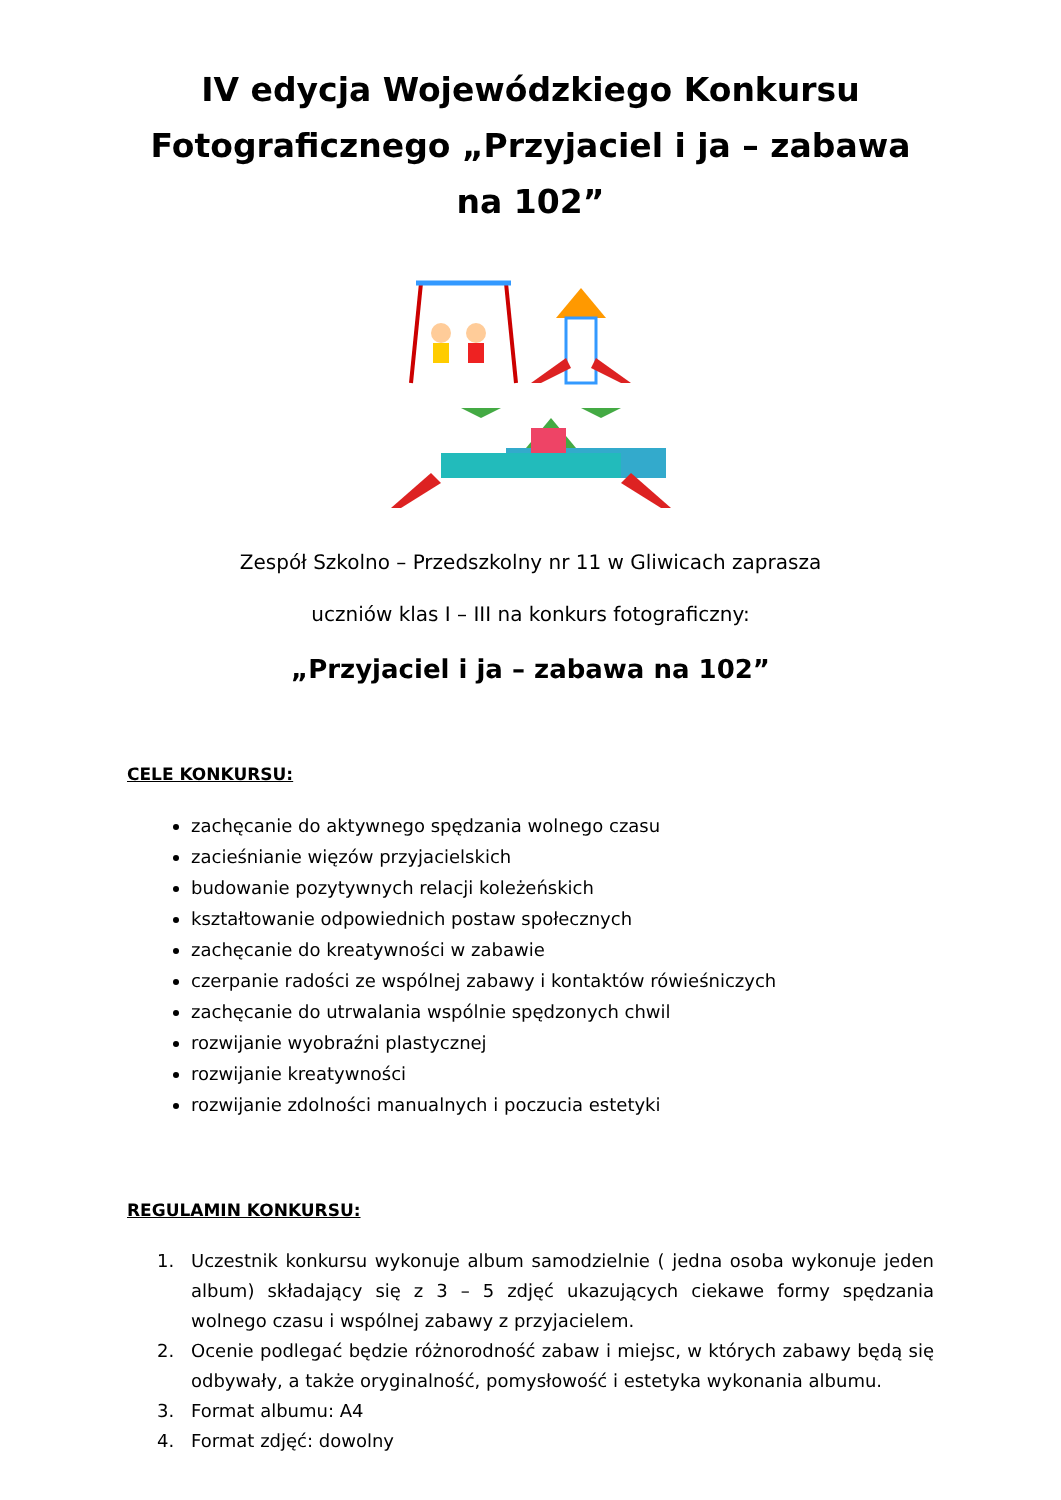IV edycja Wojewódzkiego Konkursu
Fotograficznego „Przyjaciel i ja – zabawa na 102”
Zespół Szkolno – Przedszkolny nr 11 w Gliwicach zaprasza
uczniów klas I – III na konkurs fotograficzny:
„Przyjaciel i ja – zabawa na 102”
CELE KONKURSU:
zachęcanie do aktywnego spędzania wolnego czasu
zacieśnianie więzów przyjacielskich
budowanie pozytywnych relacji koleżeńskich
kształtowanie odpowiednich postaw społecznych
zachęcanie do kreatywności w zabawie
czerpanie radości ze wspólnej zabawy i kontaktów rówieśniczych
zachęcanie do utrwalania wspólnie spędzonych chwil
rozwijanie wyobraźni plastycznej
rozwijanie kreatywności
rozwijanie zdolności manualnych i poczucia estetyki
REGULAMIN KONKURSU:
1. Uczestnik konkursu wykonuje album samodzielnie ( jedna osoba wykonuje jeden album) składający się z 3 – 5 zdjęć ukazujących ciekawe formy spędzania wolnego czasu i wspólnej zabawy z przyjacielem.
2. Ocenie podlegać będzie różnorodność zabaw i miejsc, w których zabawy będą się odbywały, a także oryginalność, pomysłowość i estetyka wykonania albumu.
3. Format albumu: A4
4. Format zdjęć: dowolny